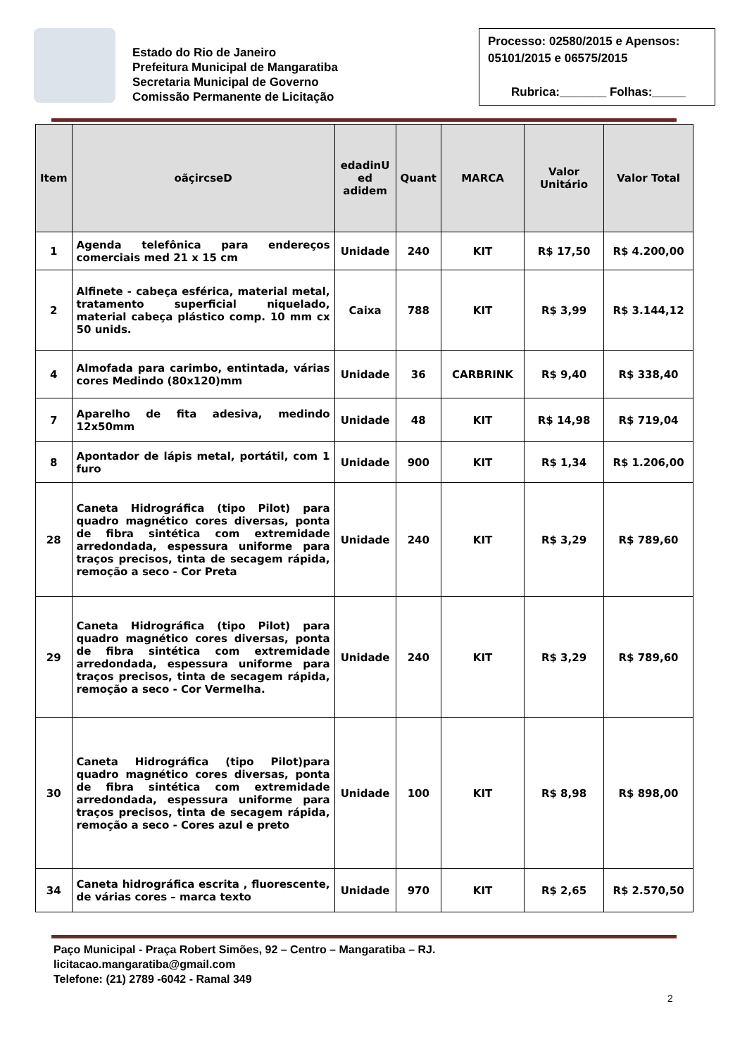Estado do Rio de Janeiro
Prefeitura Municipal de Mangaratiba
Secretaria Municipal de Governo
Comissão Permanente de Licitação
Processo: 02580/2015 e Apensos: 05101/2015 e 06575/2015
Rubrica:_______ Folhas:_____
| Item | oãçircseD | edadinU ed adidem | Quant | MARCA | Valor Unitário | Valor Total |
| --- | --- | --- | --- | --- | --- | --- |
| 1 | Agenda telefônica para endereços comerciais med 21 x 15 cm | Unidade | 240 | KIT | R$ 17,50 | R$ 4.200,00 |
| 2 | Alfinete - cabeça esférica, material metal, tratamento superficial niquelado, material cabeça plástico comp. 10 mm cx 50 unids. | Caixa | 788 | KIT | R$ 3,99 | R$ 3.144,12 |
| 4 | Almofada para carimbo, entintada, várias cores Medindo (80x120)mm | Unidade | 36 | CARBRINK | R$ 9,40 | R$ 338,40 |
| 7 | Aparelho de fita adesiva, medindo 12x50mm | Unidade | 48 | KIT | R$ 14,98 | R$ 719,04 |
| 8 | Apontador de lápis metal, portátil, com 1 furo | Unidade | 900 | KIT | R$ 1,34 | R$ 1.206,00 |
| 28 | Caneta Hidrográfica (tipo Pilot) para quadro magnético cores diversas, ponta de fibra sintética com extremidade arredondada, espessura uniforme para traços precisos, tinta de secagem rápida, remoção a seco - Cor Preta | Unidade | 240 | KIT | R$ 3,29 | R$ 789,60 |
| 29 | Caneta Hidrográfica (tipo Pilot) para quadro magnético cores diversas, ponta de fibra sintética com extremidade arredondada, espessura uniforme para traços precisos, tinta de secagem rápida, remoção a seco - Cor Vermelha. | Unidade | 240 | KIT | R$ 3,29 | R$ 789,60 |
| 30 | Caneta Hidrográfica (tipo Pilot)para quadro magnético cores diversas, ponta de fibra sintética com extremidade arredondada, espessura uniforme para traços precisos, tinta de secagem rápida, remoção a seco - Cores azul e preto | Unidade | 100 | KIT | R$ 8,98 | R$ 898,00 |
| 34 | Caneta hidrográfica escrita , fluorescente, de várias cores – marca texto | Unidade | 970 | KIT | R$ 2,65 | R$ 2.570,50 |
Paço Municipal - Praça Robert Simões, 92 – Centro – Mangaratiba – RJ.
licitacao.mangaratiba@gmail.com
Telefone: (21) 2789 -6042 - Ramal 349
2